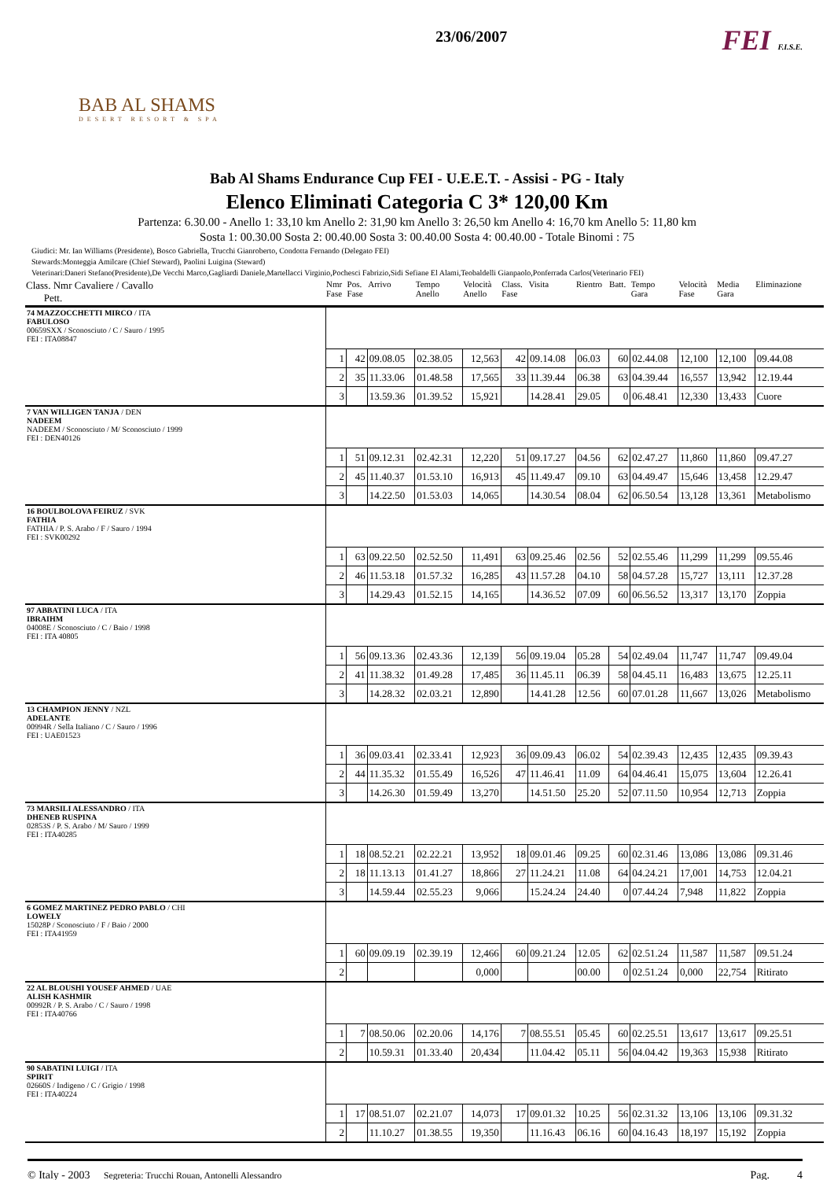BAB AL SHAMS
DESERT RESORT & SPA
23/06/2007
FEI F.I.S.E.
Bab Al Shams Endurance Cup FEI - U.E.E.T. - Assisi - PG - Italy
Elenco Eliminati Categoria C 3* 120,00 Km
Partenza: 6.30.00 - Anello 1: 33,10 km Anello 2: 31,90 km Anello 3: 26,50 km Anello 4: 16,70 km Anello 5: 11,80 km
Sosta 1: 00.30.00 Sosta 2: 00.40.00 Sosta 3: 00.40.00 Sosta 4: 00.40.00 - Totale Binomi : 75
Giudici: Mr. Ian Williams (Presidente), Bosco Gabriella, Trucchi Gianroberto, Condotta Fernando (Delegato FEI)
Stewards:Monteggia Amilcare (Chief Steward), Paolini Luigina (Steward)
Veterinari:Daneri Stefano(Presidente),De Vecchi Marco,Gagliardi Daniele,Martellacci Virginio,Pochesci Fabrizio,Sidi Sefiane El Alami,Teobaldelli Gianpaolo,Ponferrada Carlos(Veterinario FEI)
| Class. Nmr Cavaliere / Cavallo Pett. | Nmr Fase | Pos. Fase | Arrivo | Tempo Anello | Velocità Anello | Class. Fase | Visita | Rientro | Batt. | Tempo Gara | Velocità Fase | Media Gara | Eliminazione |
| --- | --- | --- | --- | --- | --- | --- | --- | --- | --- | --- | --- | --- | --- |
| 74 MAZZOCCHETTI MIRCO / ITA FABULOSO 00659SXX / Sconosciuto / C / Sauro / 1995 FEI : ITA08847 | | | | | | | | | | | | | |
| | 1 | 42 | 09.08.05 | 02.38.05 | 12,563 | 42 | 09.14.08 | 06.03 | 60 | 02.44.08 | 12,100 | 12,100 | 09.44.08 |
| | 2 | 35 | 11.33.06 | 01.48.58 | 17,565 | 33 | 11.39.44 | 06.38 | 63 | 04.39.44 | 16,557 | 13,942 | 12.19.44 |
| | 3 | | 13.59.36 | 01.39.52 | 15,921 | | 14.28.41 | 29.05 | 0 | 06.48.41 | 12,330 | 13,433 | Cuore |
| 7 VAN WILLIGEN TANJA / DEN NADEEM NADEEM / Sconosciuto / M/ Sconosciuto / 1999 FEI : DEN40126 | | | | | | | | | | | | | |
| | 1 | 51 | 09.12.31 | 02.42.31 | 12,220 | 51 | 09.17.27 | 04.56 | 62 | 02.47.27 | 11,860 | 11,860 | 09.47.27 |
| | 2 | 45 | 11.40.37 | 01.53.10 | 16,913 | 45 | 11.49.47 | 09.10 | 63 | 04.49.47 | 15,646 | 13,458 | 12.29.47 |
| | 3 | | 14.22.50 | 01.53.03 | 14,065 | | 14.30.54 | 08.04 | 62 | 06.50.54 | 13,128 | 13,361 | Metabolismo |
| 16 BOULBOLOVA FEIRUZ / SVK FATHIA FATHIA / P. S. Arabo / F / Sauro / 1994 FEI : SVK00292 | | | | | | | | | | | | | |
| | 1 | 63 | 09.22.50 | 02.52.50 | 11,491 | 63 | 09.25.46 | 02.56 | 52 | 02.55.46 | 11,299 | 11,299 | 09.55.46 |
| | 2 | 46 | 11.53.18 | 01.57.32 | 16,285 | 43 | 11.57.28 | 04.10 | 58 | 04.57.28 | 15,727 | 13,111 | 12.37.28 |
| | 3 | | 14.29.43 | 01.52.15 | 14,165 | | 14.36.52 | 07.09 | 60 | 06.56.52 | 13,317 | 13,170 | Zoppia |
| 97 ABBATINI LUCA / ITA IBRAIHM 04008E / Sconosciuto / C / Baio / 1998 FEI : ITA 40805 | | | | | | | | | | | | | |
| | 1 | 56 | 09.13.36 | 02.43.36 | 12,139 | 56 | 09.19.04 | 05.28 | 54 | 02.49.04 | 11,747 | 11,747 | 09.49.04 |
| | 2 | 41 | 11.38.32 | 01.49.28 | 17,485 | 36 | 11.45.11 | 06.39 | 58 | 04.45.11 | 16,483 | 13,675 | 12.25.11 |
| | 3 | | 14.28.32 | 02.03.21 | 12,890 | | 14.41.28 | 12.56 | 60 | 07.01.28 | 11,667 | 13,026 | Metabolismo |
| 13 CHAMPION JENNY / NZL ADELANTE 00994R / Sella Italiano / C / Sauro / 1996 FEI : UAE01523 | | | | | | | | | | | | | |
| | 1 | 36 | 09.03.41 | 02.33.41 | 12,923 | 36 | 09.09.43 | 06.02 | 54 | 02.39.43 | 12,435 | 12,435 | 09.39.43 |
| | 2 | 44 | 11.35.32 | 01.55.49 | 16,526 | 47 | 11.46.41 | 11.09 | 64 | 04.46.41 | 15,075 | 13,604 | 12.26.41 |
| | 3 | | 14.26.30 | 01.59.49 | 13,270 | | 14.51.50 | 25.20 | 52 | 07.11.50 | 10,954 | 12,713 | Zoppia |
| 73 MARSILI ALESSANDRO / ITA DHENEB RUSPINA 02853S / P. S. Arabo / M/ Sauro / 1999 FEI : ITA40285 | | | | | | | | | | | | | |
| | 1 | 18 | 08.52.21 | 02.22.21 | 13,952 | 18 | 09.01.46 | 09.25 | 60 | 02.31.46 | 13,086 | 13,086 | 09.31.46 |
| | 2 | 18 | 11.13.13 | 01.41.27 | 18,866 | 27 | 11.24.21 | 11.08 | 64 | 04.24.21 | 17,001 | 14,753 | 12.04.21 |
| | 3 | | 14.59.44 | 02.55.23 | 9,066 | | 15.24.24 | 24.40 | 0 | 07.44.24 | 7,948 | 11,822 | Zoppia |
| 6 GOMEZ MARTINEZ PEDRO PABLO / CHI LOWELY 15028P / Sconosciuto / F / Baio / 2000 FEI : ITA41959 | | | | | | | | | | | | | |
| | 1 | 60 | 09.09.19 | 02.39.19 | 12,466 | 60 | 09.21.24 | 12.05 | 62 | 02.51.24 | 11,587 | 11,587 | 09.51.24 |
| | 2 | | | | 0,000 | | | 00.00 | 0 | 02.51.24 | 0,000 | 22,754 | Ritirato |
| 22 AL BLOUSHI YOUSEF AHMED / UAE ALISH KASHMIR 00992R / P. S. Arabo / C / Sauro / 1998 FEI : ITA40766 | | | | | | | | | | | | | |
| | 1 | 7 | 08.50.06 | 02.20.06 | 14,176 | 7 | 08.55.51 | 05.45 | 60 | 02.25.51 | 13,617 | 13,617 | 09.25.51 |
| | 2 | | 10.59.31 | 01.33.40 | 20,434 | | 11.04.42 | 05.11 | 56 | 04.04.42 | 19,363 | 15,938 | Ritirato |
| 90 SABATINI LUIGI / ITA SPIRIT 02660S / Indigeno / C / Grigio / 1998 FEI : ITA40224 | | | | | | | | | | | | | |
| | 1 | 17 | 08.51.07 | 02.21.07 | 14,073 | 17 | 09.01.32 | 10.25 | 56 | 02.31.32 | 13,106 | 13,106 | 09.31.32 |
| | 2 | | 11.10.27 | 01.38.55 | 19,350 | | 11.16.43 | 06.16 | 60 | 04.16.43 | 18,197 | 15,192 | Zoppia |
© Italy - 2003 Segreteria: Trucchi Rouan, Antonelli Alessandro Pag. 4